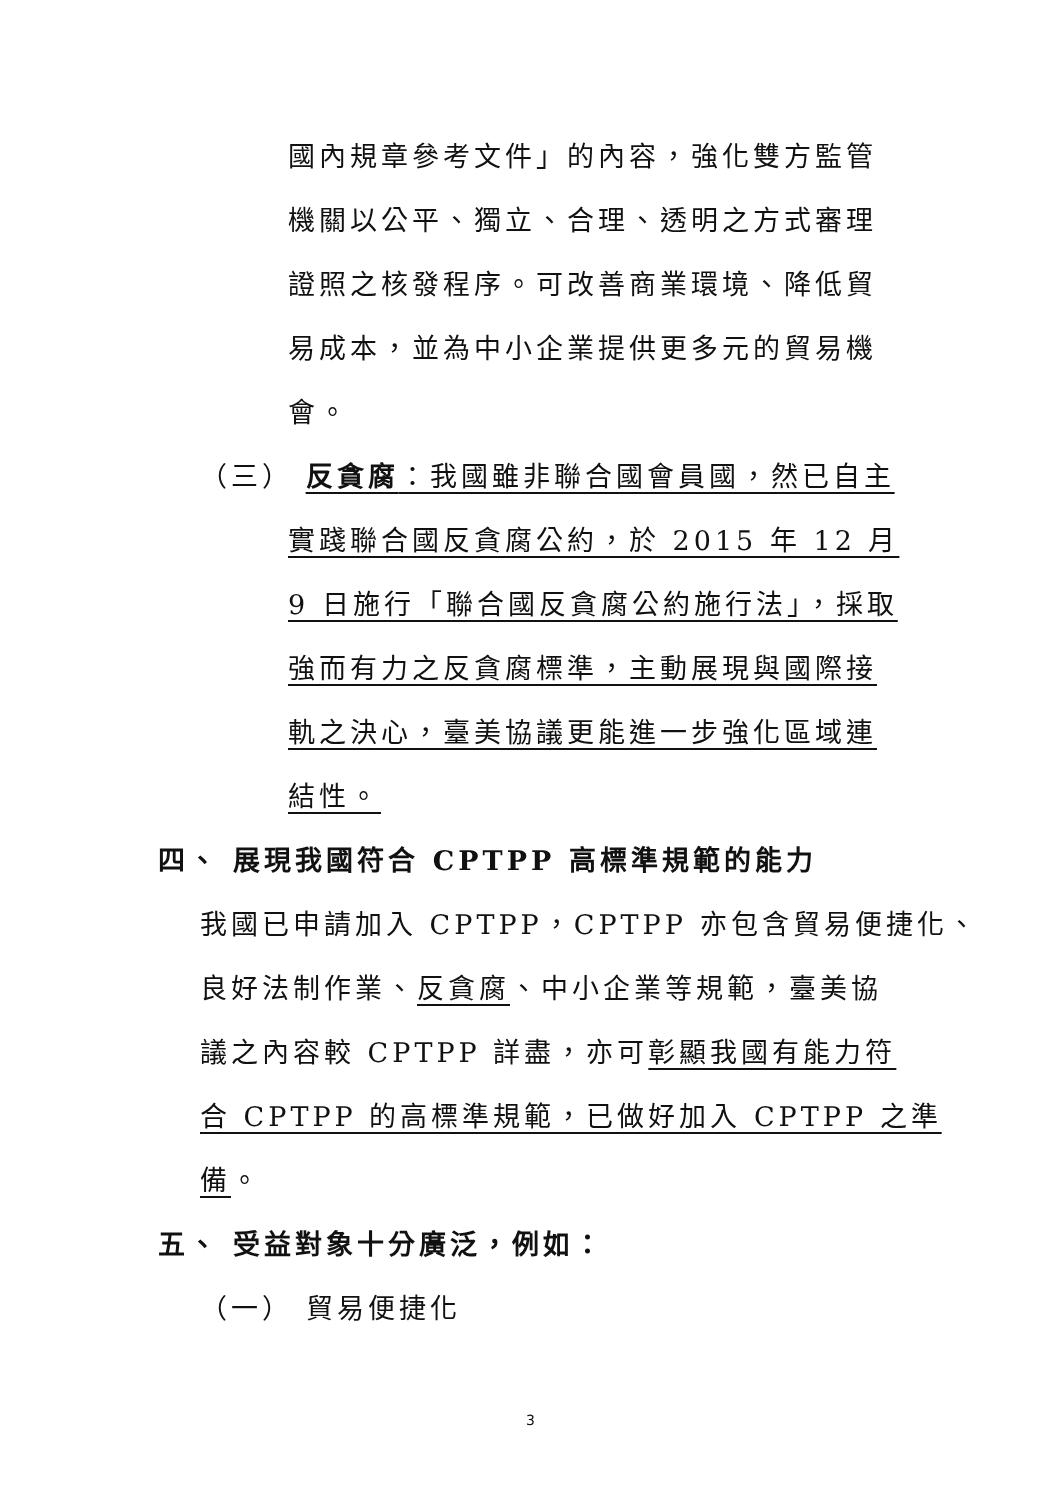國內規章參考文件」的內容，強化雙方監管
機關以公平、獨立、合理、透明之方式審理
證照之核發程序。可改善商業環境、降低貿
易成本，並為中小企業提供更多元的貿易機
會。
（三） 反貪腐：我國雖非聯合國會員國，然已自主
實踐聯合國反貪腐公約，於 2015 年 12 月
9 日施行「聯合國反貪腐公約施行法」，採取
強而有力之反貪腐標準，主動展現與國際接
軌之決心，臺美協議更能進一步強化區域連
結性。
四、 展現我國符合 CPTPP 高標準規範的能力
我國已申請加入 CPTPP，CPTPP 亦包含貿易便捷化、
良好法制作業、反貪腐、中小企業等規範，臺美協
議之內容較 CPTPP 詳盡，亦可彰顯我國有能力符
合 CPTPP 的高標準規範，已做好加入 CPTPP 之準
備。
五、 受益對象十分廣泛，例如：
（一） 貿易便捷化
3